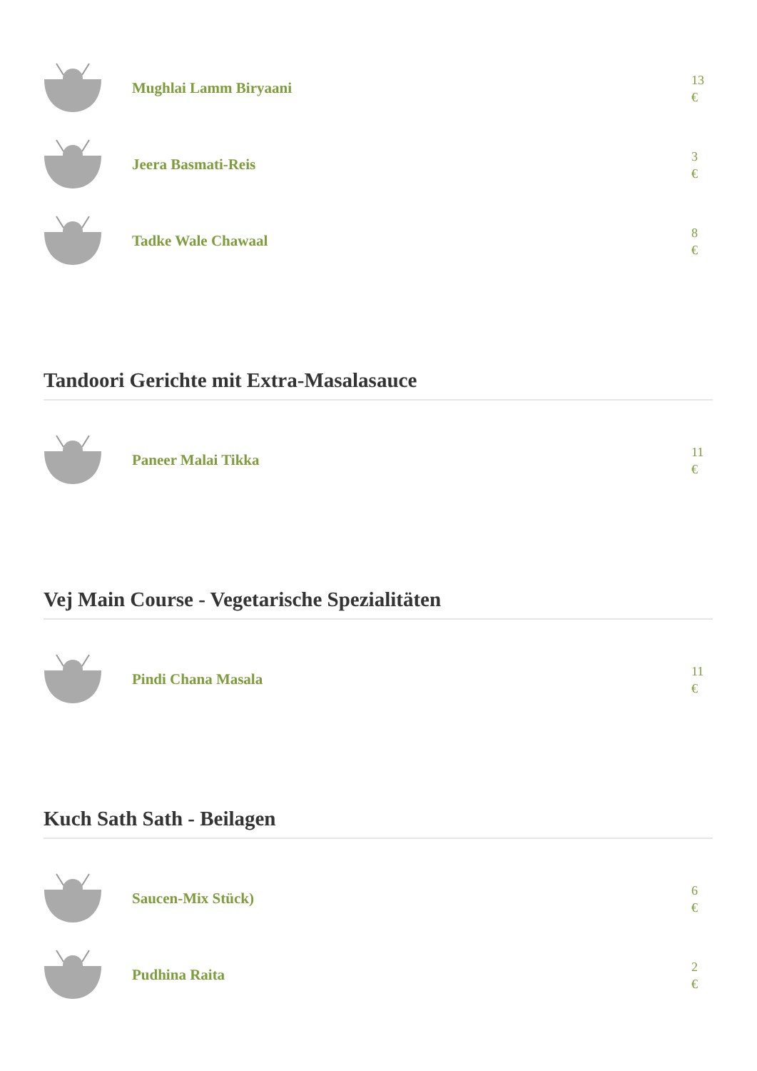Mughlai Lamm Biryaani
13
€
Jeera Basmati-Reis
3
€
Tadke Wale Chawaal
8
€
Tandoori Gerichte mit Extra-Masalasauce
Paneer Malai Tikka
11
€
Vej Main Course - Vegetarische Spezialitäten
Pindi Chana Masala
11
€
Kuch Sath Sath - Beilagen
Saucen-Mix Stück)
6
€
Pudhina Raita
2
€